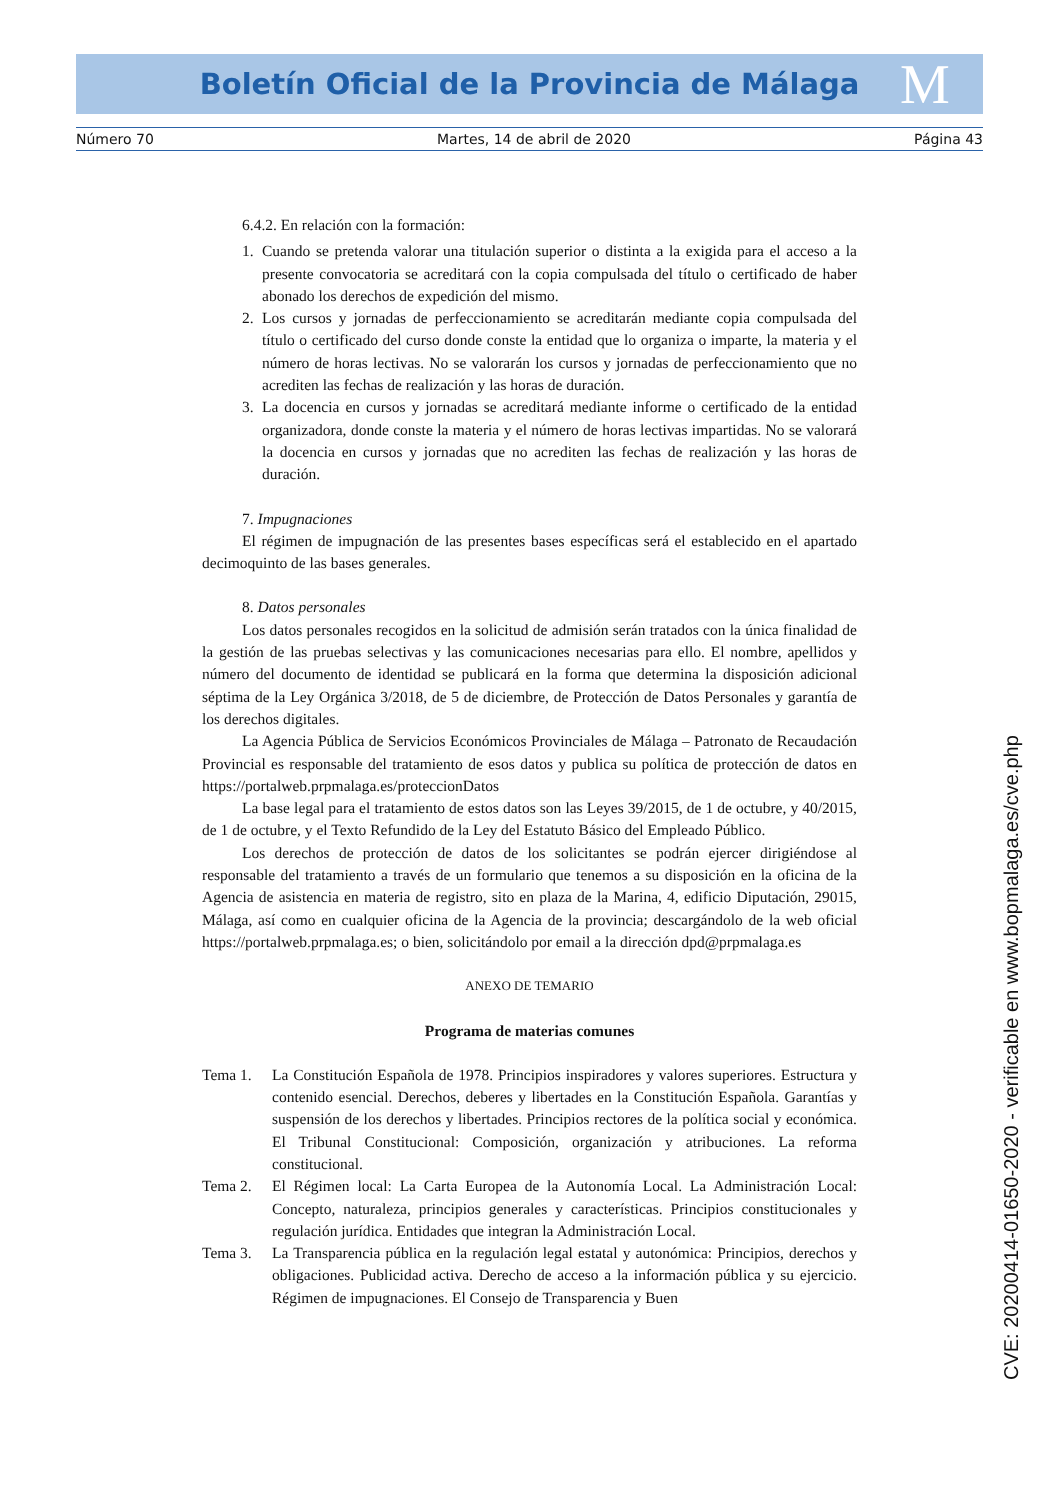Boletín Oficial de la Provincia de Málaga M
Número 70 Martes, 14 de abril de 2020 Página 43
6.4.2. En relación con la formación:
1. Cuando se pretenda valorar una titulación superior o distinta a la exigida para el acceso a la presente convocatoria se acreditará con la copia compulsada del título o certificado de haber abonado los derechos de expedición del mismo.
2. Los cursos y jornadas de perfeccionamiento se acreditarán mediante copia compulsada del título o certificado del curso donde conste la entidad que lo organiza o imparte, la materia y el número de horas lectivas. No se valorarán los cursos y jornadas de perfeccionamiento que no acrediten las fechas de realización y las horas de duración.
3. La docencia en cursos y jornadas se acreditará mediante informe o certificado de la entidad organizadora, donde conste la materia y el número de horas lectivas impartidas. No se valorará la docencia en cursos y jornadas que no acrediten las fechas de realización y las horas de duración.
7. Impugnaciones
El régimen de impugnación de las presentes bases específicas será el establecido en el apartado decimoquinto de las bases generales.
8. Datos personales
Los datos personales recogidos en la solicitud de admisión serán tratados con la única finalidad de la gestión de las pruebas selectivas y las comunicaciones necesarias para ello. El nombre, apellidos y número del documento de identidad se publicará en la forma que determina la disposición adicional séptima de la Ley Orgánica 3/2018, de 5 de diciembre, de Protección de Datos Personales y garantía de los derechos digitales.
La Agencia Pública de Servicios Económicos Provinciales de Málaga – Patronato de Recaudación Provincial es responsable del tratamiento de esos datos y publica su política de protección de datos en https://portalweb.prpmalaga.es/proteccionDatos
La base legal para el tratamiento de estos datos son las Leyes 39/2015, de 1 de octubre, y 40/2015, de 1 de octubre, y el Texto Refundido de la Ley del Estatuto Básico del Empleado Público.
Los derechos de protección de datos de los solicitantes se podrán ejercer dirigiéndose al responsable del tratamiento a través de un formulario que tenemos a su disposición en la oficina de la Agencia de asistencia en materia de registro, sito en plaza de la Marina, 4, edificio Diputación, 29015, Málaga, así como en cualquier oficina de la Agencia de la provincia; descargándolo de la web oficial https://portalweb.prpmalaga.es; o bien, solicitándolo por email a la dirección dpd@prpmalaga.es
ANEXO DE TEMARIO
Programa de materias comunes
Tema 1. La Constitución Española de 1978. Principios inspiradores y valores superiores. Estructura y contenido esencial. Derechos, deberes y libertades en la Constitución Española. Garantías y suspensión de los derechos y libertades. Principios rectores de la política social y económica. El Tribunal Constitucional: Composición, organización y atribuciones. La reforma constitucional.
Tema 2. El Régimen local: La Carta Europea de la Autonomía Local. La Administración Local: Concepto, naturaleza, principios generales y características. Principios constitucionales y regulación jurídica. Entidades que integran la Administración Local.
Tema 3. La Transparencia pública en la regulación legal estatal y autonómica: Principios, derechos y obligaciones. Publicidad activa. Derecho de acceso a la información pública y su ejercicio. Régimen de impugnaciones. El Consejo de Transparencia y Buen
CVE: 20200414-01650-2020 - verificable en www.bopmalaga.es/cve.php